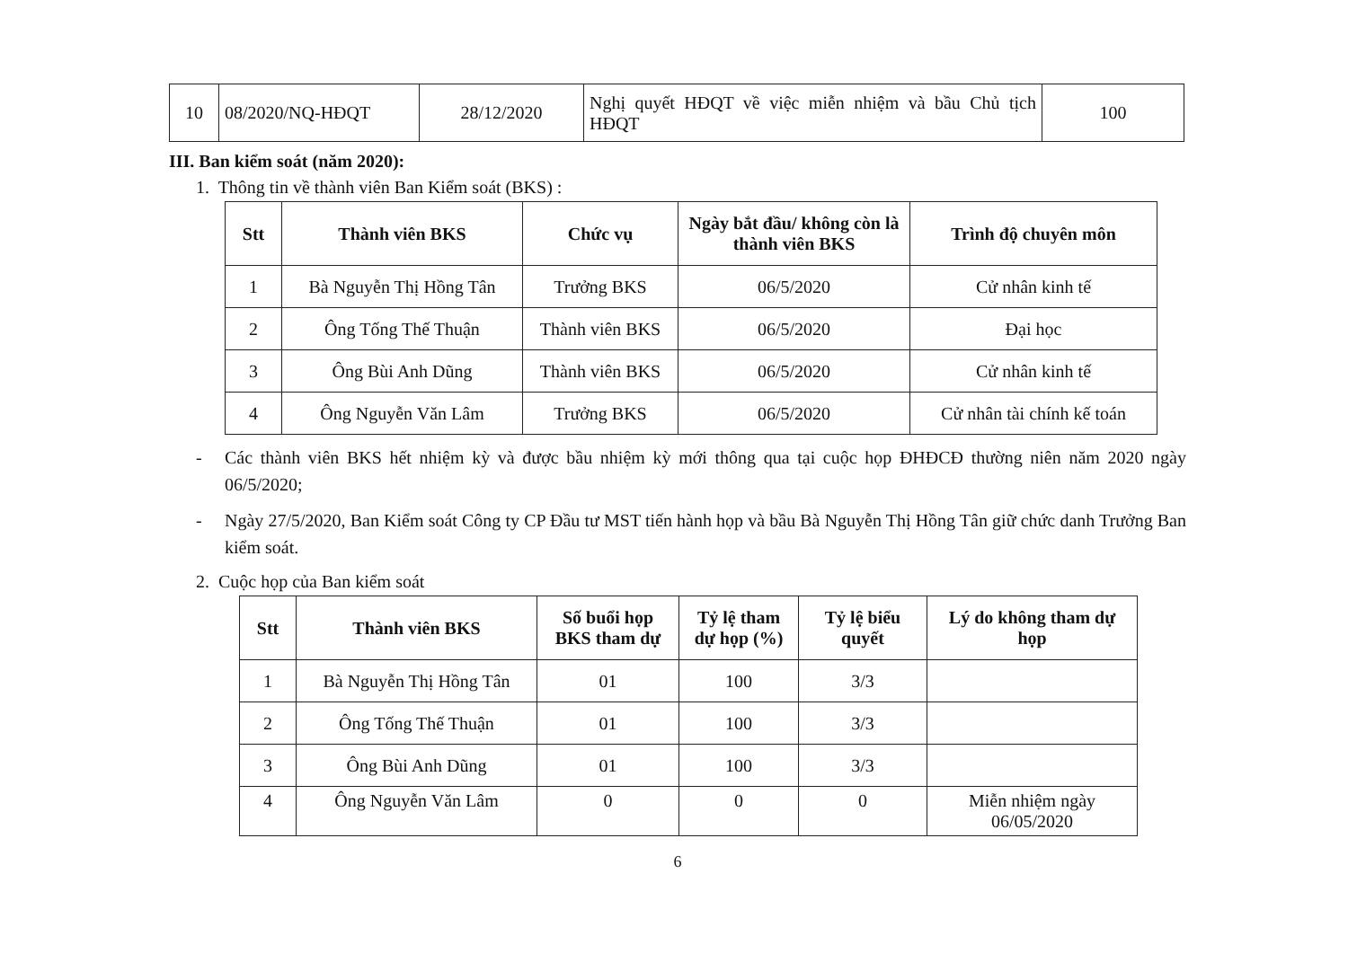| 10 | 08/2020/NQ-HĐQT | 28/12/2020 | Nghị quyết HĐQT về việc miễn nhiệm và bầu Chủ tịch HĐQT | 100 |
III. Ban kiểm soát (năm 2020):
1. Thông tin về thành viên Ban Kiểm soát (BKS) :
| Stt | Thành viên BKS | Chức vụ | Ngày bắt đầu/ không còn là thành viên BKS | Trình độ chuyên môn |
| --- | --- | --- | --- | --- |
| 1 | Bà Nguyễn Thị Hồng Tân | Trưởng BKS | 06/5/2020 | Cử nhân kinh tế |
| 2 | Ông Tống Thế Thuận | Thành viên BKS | 06/5/2020 | Đại học |
| 3 | Ông Bùi Anh Dũng | Thành viên BKS | 06/5/2020 | Cử nhân kinh tế |
| 4 | Ông Nguyễn Văn Lâm | Trưởng BKS | 06/5/2020 | Cử nhân tài chính kế toán |
- Các thành viên BKS hết nhiệm kỳ và được bầu nhiệm kỳ mới thông qua tại cuộc họp ĐHĐCĐ thường niên năm 2020 ngày 06/5/2020;
- Ngày 27/5/2020, Ban Kiểm soát Công ty CP Đầu tư MST tiến hành họp và bầu Bà Nguyễn Thị Hồng Tân giữ chức danh Trưởng Ban kiểm soát.
2. Cuộc họp của Ban kiểm soát
| Stt | Thành viên BKS | Số buổi họp BKS tham dự | Tỷ lệ tham dự họp (%) | Tỷ lệ biểu quyết | Lý do không tham dự họp |
| --- | --- | --- | --- | --- | --- |
| 1 | Bà Nguyễn Thị Hồng Tân | 01 | 100 | 3/3 | |
| 2 | Ông Tống Thế Thuận | 01 | 100 | 3/3 | |
| 3 | Ông Bùi Anh Dũng | 01 | 100 | 3/3 | |
| 4 | Ông Nguyễn Văn Lâm | 0 | 0 | 0 | Miễn nhiệm ngày 06/05/2020 |
6